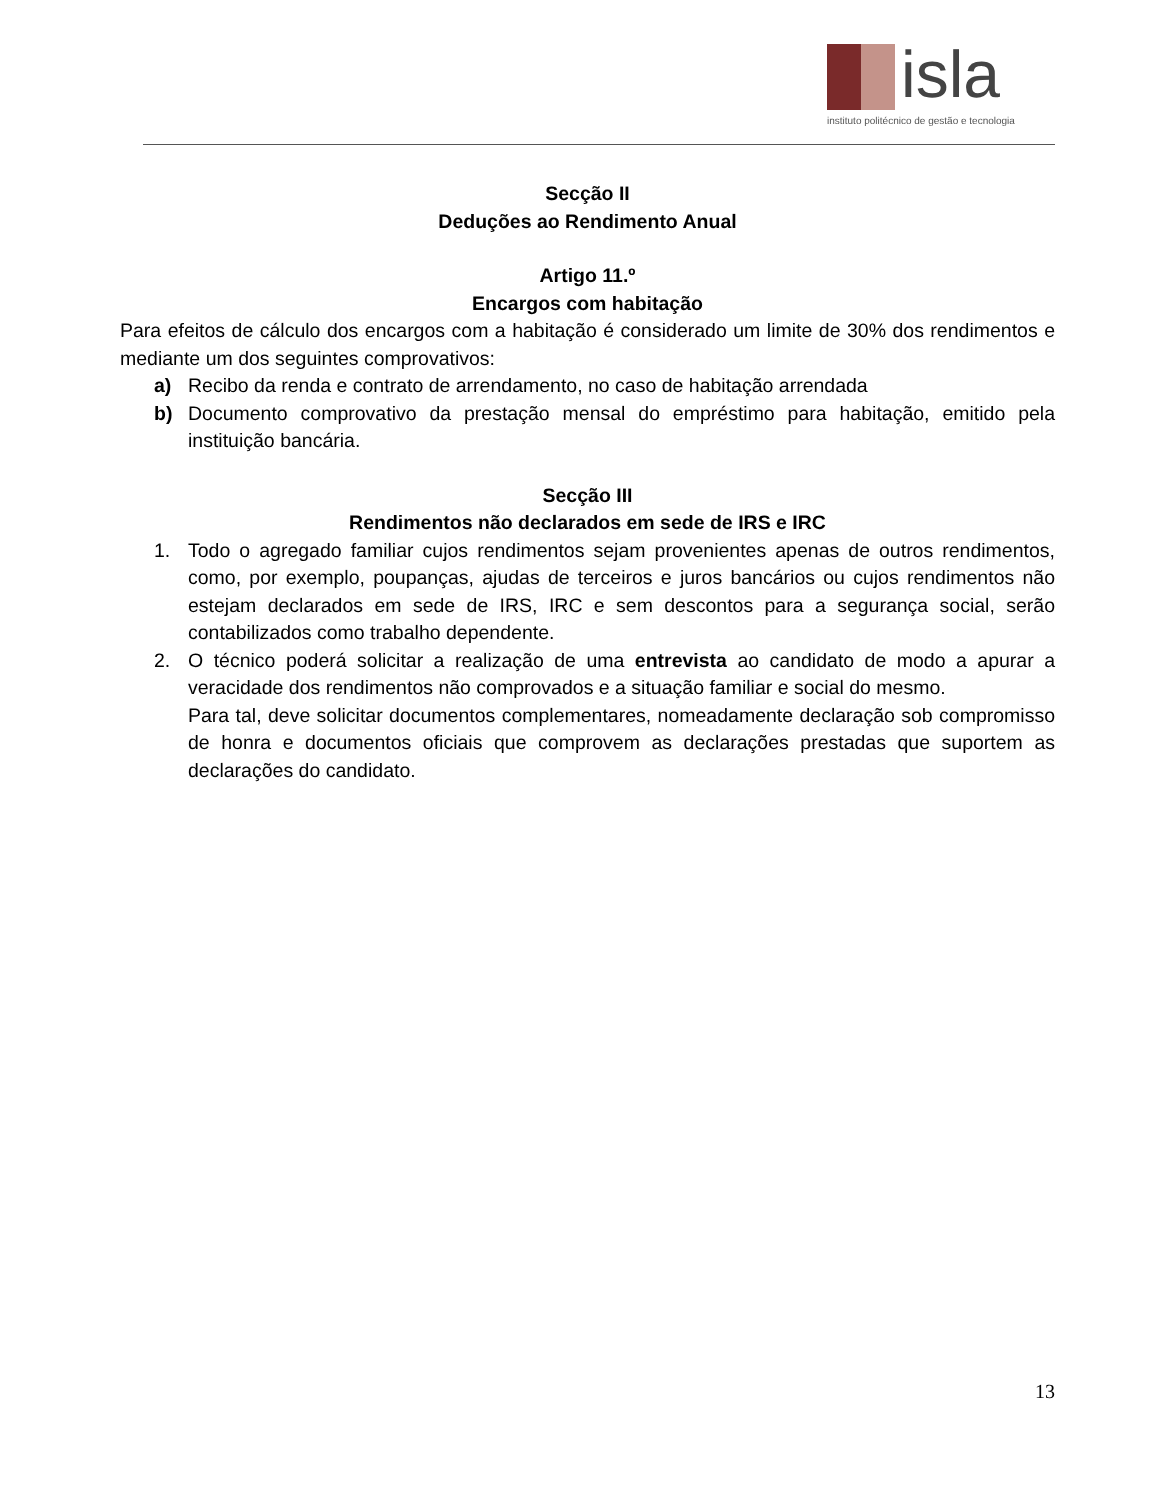isla
instituto politécnico de gestão e tecnologia
Secção II
Deduções ao Rendimento Anual
Artigo 11.º
Encargos com habitação
Para efeitos de cálculo dos encargos com a habitação é considerado um limite de 30% dos rendimentos e mediante um dos seguintes comprovativos:
a) Recibo da renda e contrato de arrendamento, no caso de habitação arrendada
b) Documento comprovativo da prestação mensal do empréstimo para habitação, emitido pela instituição bancária.
Secção III
Rendimentos não declarados em sede de IRS e IRC
1. Todo o agregado familiar cujos rendimentos sejam provenientes apenas de outros rendimentos, como, por exemplo, poupanças, ajudas de terceiros e juros bancários ou cujos rendimentos não estejam declarados em sede de IRS, IRC e sem descontos para a segurança social, serão contabilizados como trabalho dependente.
2. O técnico poderá solicitar a realização de uma entrevista ao candidato de modo a apurar a veracidade dos rendimentos não comprovados e a situação familiar e social do mesmo.
Para tal, deve solicitar documentos complementares, nomeadamente declaração sob compromisso de honra e documentos oficiais que comprovem as declarações prestadas que suportem as declarações do candidato.
13